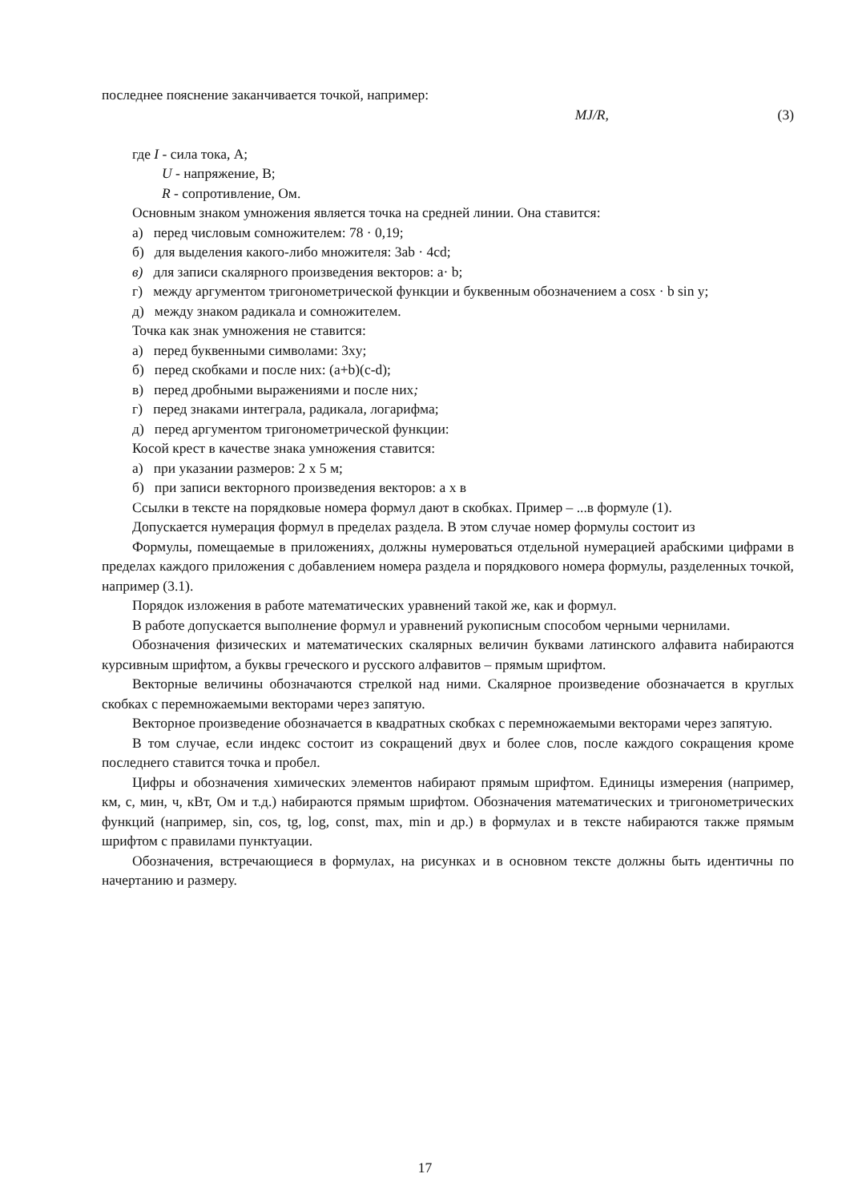последнее пояснение заканчивается точкой, например:
MJ/R, (3)
где I - сила тока, А;
U - напряжение, В;
R - сопротивление, Ом.
Основным знаком умножения является точка на средней линии. Она ставится:
а) перед числовым сомножителем: 78 · 0,19;
б) для выделения какого-либо множителя: 3ab · 4cd;
в) для записи скалярного произведения векторов: a· b;
г) между аргументом тригонометрической функции и буквенным обозначением a cosx · b sin y;
д) между знаком радикала и сомножителем.
Точка как знак умножения не ставится:
а) перед буквенными символами: 3xy;
б) перед скобками и после них: (a+b)(c-d);
в) перед дробными выражениями и после них;
г) перед знаками интеграла, радикала, логарифма;
д) перед аргументом тригонометрической функции:
Косой крест в качестве знака умножения ставится:
а) при указании размеров: 2 х 5 м;
б) при записи векторного произведения векторов: а х в
Ссылки в тексте на порядковые номера формул дают в скобках. Пример – ...в формуле (1).
Допускается нумерация формул в пределах раздела. В этом случае номер формулы состоит из
Формулы, помещаемые в приложениях, должны нумероваться отдельной нумерацией арабскими цифрами в пределах каждого приложения с добавлением номера раздела и порядкового номера формулы, разделенных точкой, например (3.1).
Порядок изложения в работе математических уравнений такой же, как и формул.
В работе допускается выполнение формул и уравнений рукописным способом черными чернилами.
Обозначения физических и математических скалярных величин буквами латинского алфавита набираются курсивным шрифтом, а буквы греческого и русского алфавитов – прямым шрифтом.
Векторные величины обозначаются стрелкой над ними. Скалярное произведение обозначается в круглых скобках с перемножаемыми векторами через запятую.
Векторное произведение обозначается в квадратных скобках с перемножаемыми векторами через запятую.
В том случае, если индекс состоит из сокращений двух и более слов, после каждого сокращения кроме последнего ставится точка и пробел.
Цифры и обозначения химических элементов набирают прямым шрифтом. Единицы измерения (например, км, с, мин, ч, кВт, Ом и т.д.) набираются прямым шрифтом. Обозначения математических и тригонометрических функций (например, sin, cos, tg, log, const, max, min и др.) в формулах и в тексте набираются также прямым шрифтом с правилами пунктуации.
Обозначения, встречающиеся в формулах, на рисунках и в основном тексте должны быть идентичны по начертанию и размеру.
17